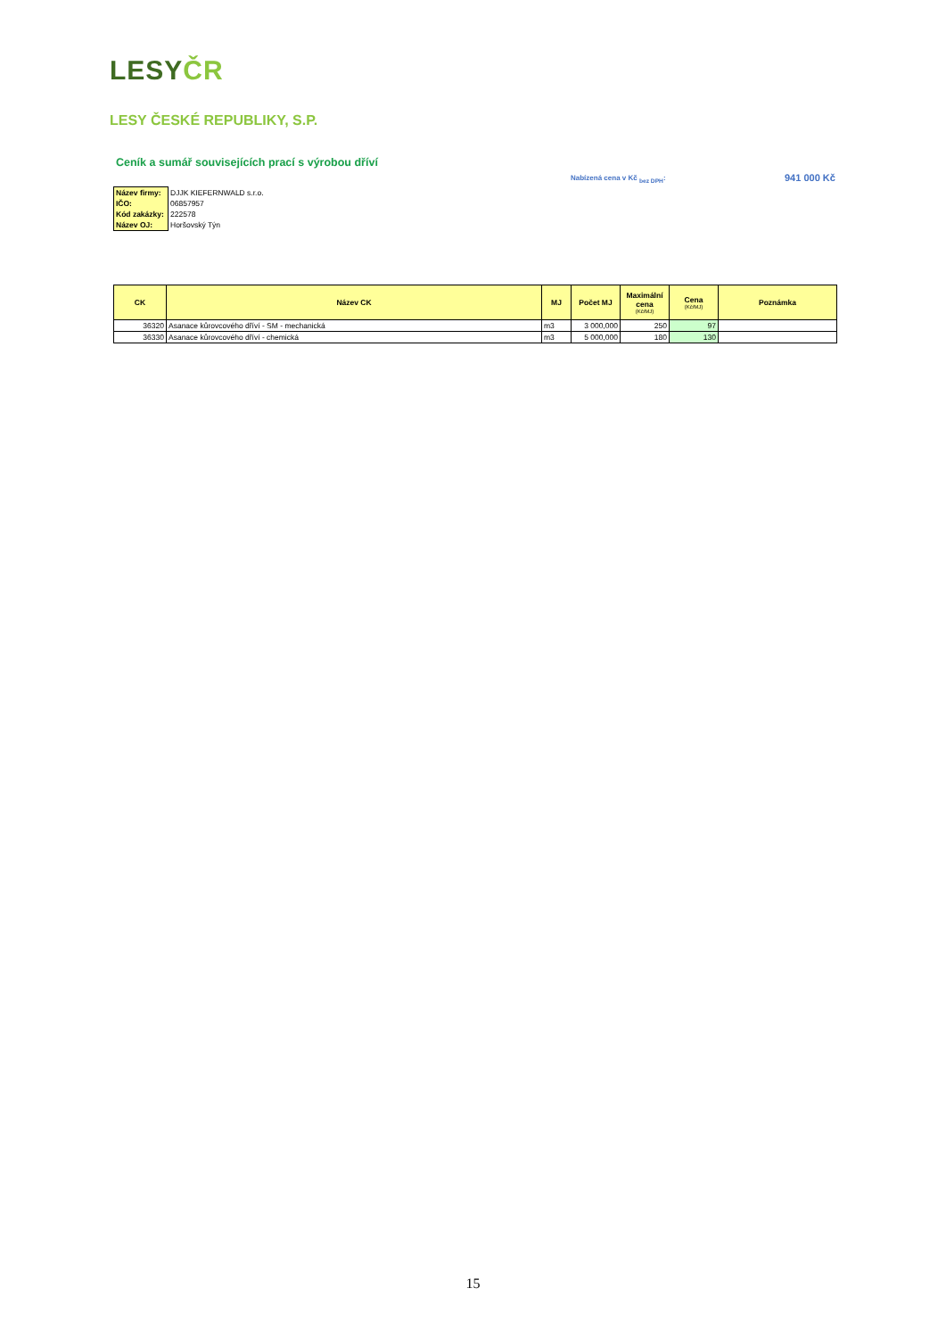LESYČR
LESY ČESKÉ REPUBLIKY, S.P.
Ceník a sumář souvisejících prací s výrobou dříví
Nabízená cena v Kč <sub>bez DPH</sub>: 941 000 Kč
| Název firmy: | DJJK KIEFERNWALD s.r.o. |
| IČO: | 06857957 |
| Kód zakázky: | 222578 |
| Název OJ: | Horšovský Týn |
| CK | Název CK | MJ | Počet MJ | Maximální cena (Kč/MJ) | Cena (Kč/MJ) | Poznámka |
| --- | --- | --- | --- | --- | --- | --- |
| 36320 | Asanace kůrovcového dříví - SM - mechanická | m3 | 3 000,000 | 250 | 97 | |
| 36330 | Asanace kůrovcového dříví - chemická | m3 | 5 000,000 | 180 | 130 | |
15